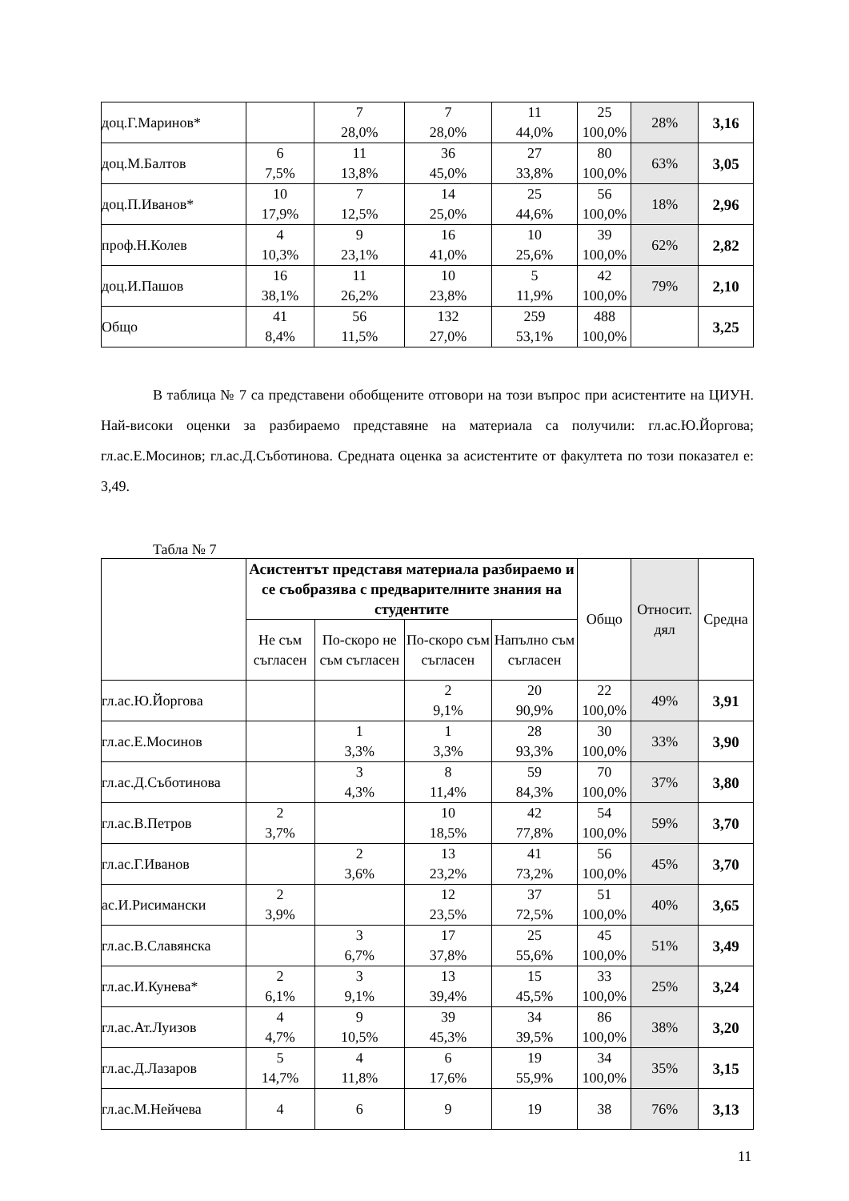| доц.Г.Маринов* | | 7 28,0% | 7 28,0% | 11 44,0% | 25 100,0% | 28% | 3,16 |
| доц.М.Балтов | 6 7,5% | 11 13,8% | 36 45,0% | 27 33,8% | 80 100,0% | 63% | 3,05 |
| доц.П.Иванов* | 10 17,9% | 7 12,5% | 14 25,0% | 25 44,6% | 56 100,0% | 18% | 2,96 |
| проф.Н.Колев | 4 10,3% | 9 23,1% | 16 41,0% | 10 25,6% | 39 100,0% | 62% | 2,82 |
| доц.И.Пашов | 16 38,1% | 11 26,2% | 10 23,8% | 5 11,9% | 42 100,0% | 79% | 2,10 |
| Общо | 41 8,4% | 56 11,5% | 132 27,0% | 259 53,1% | 488 100,0% | | 3,25 |
В таблица № 7 са представени обобщените отговори на този въпрос при асистентите на ЦИУН. Най-високи оценки за разбираемо представяне на материала са получили: гл.ас.Ю.Йоргова; гл.ас.Е.Мосинов; гл.ас.Д.Съботинова. Средната оценка за асистентите от факултета по този показател е: 3,49.
Табла № 7
| | Асистентът представя материала разбираемо и се съобразява с предварителните знания на студентите | | | | Общо | Относит. дял | Средна |
| --- | --- | --- | --- | --- | --- | --- | --- |
| | Не съм съгласен | По-скоро не съм съгласен | По-скоро съм съгласен | Напълно съм съгласен | | | |
| гл.ас.Ю.Йоргова | | | 2 9,1% | 20 90,9% | 22 100,0% | 49% | 3,91 |
| гл.ас.Е.Мосинов | | 1 3,3% | 1 3,3% | 28 93,3% | 30 100,0% | 33% | 3,90 |
| гл.ас.Д.Съботинова | | 3 4,3% | 8 11,4% | 59 84,3% | 70 100,0% | 37% | 3,80 |
| гл.ас.В.Петров | 2 3,7% | | 10 18,5% | 42 77,8% | 54 100,0% | 59% | 3,70 |
| гл.ас.Г.Иванов | | 2 3,6% | 13 23,2% | 41 73,2% | 56 100,0% | 45% | 3,70 |
| ас.И.Рисимански | 2 3,9% | | 12 23,5% | 37 72,5% | 51 100,0% | 40% | 3,65 |
| гл.ас.В.Славянска | | 3 6,7% | 17 37,8% | 25 55,6% | 45 100,0% | 51% | 3,49 |
| гл.ас.И.Кунева* | 2 6,1% | 3 9,1% | 13 39,4% | 15 45,5% | 33 100,0% | 25% | 3,24 |
| гл.ас.Ат.Луизов | 4 4,7% | 9 10,5% | 39 45,3% | 34 39,5% | 86 100,0% | 38% | 3,20 |
| гл.ас.Д.Лазаров | 5 14,7% | 4 11,8% | 6 17,6% | 19 55,9% | 34 100,0% | 35% | 3,15 |
| гл.ас.М.Нейчева | 4 | 6 | 9 | 19 | 38 | 76% | 3,13 |
11